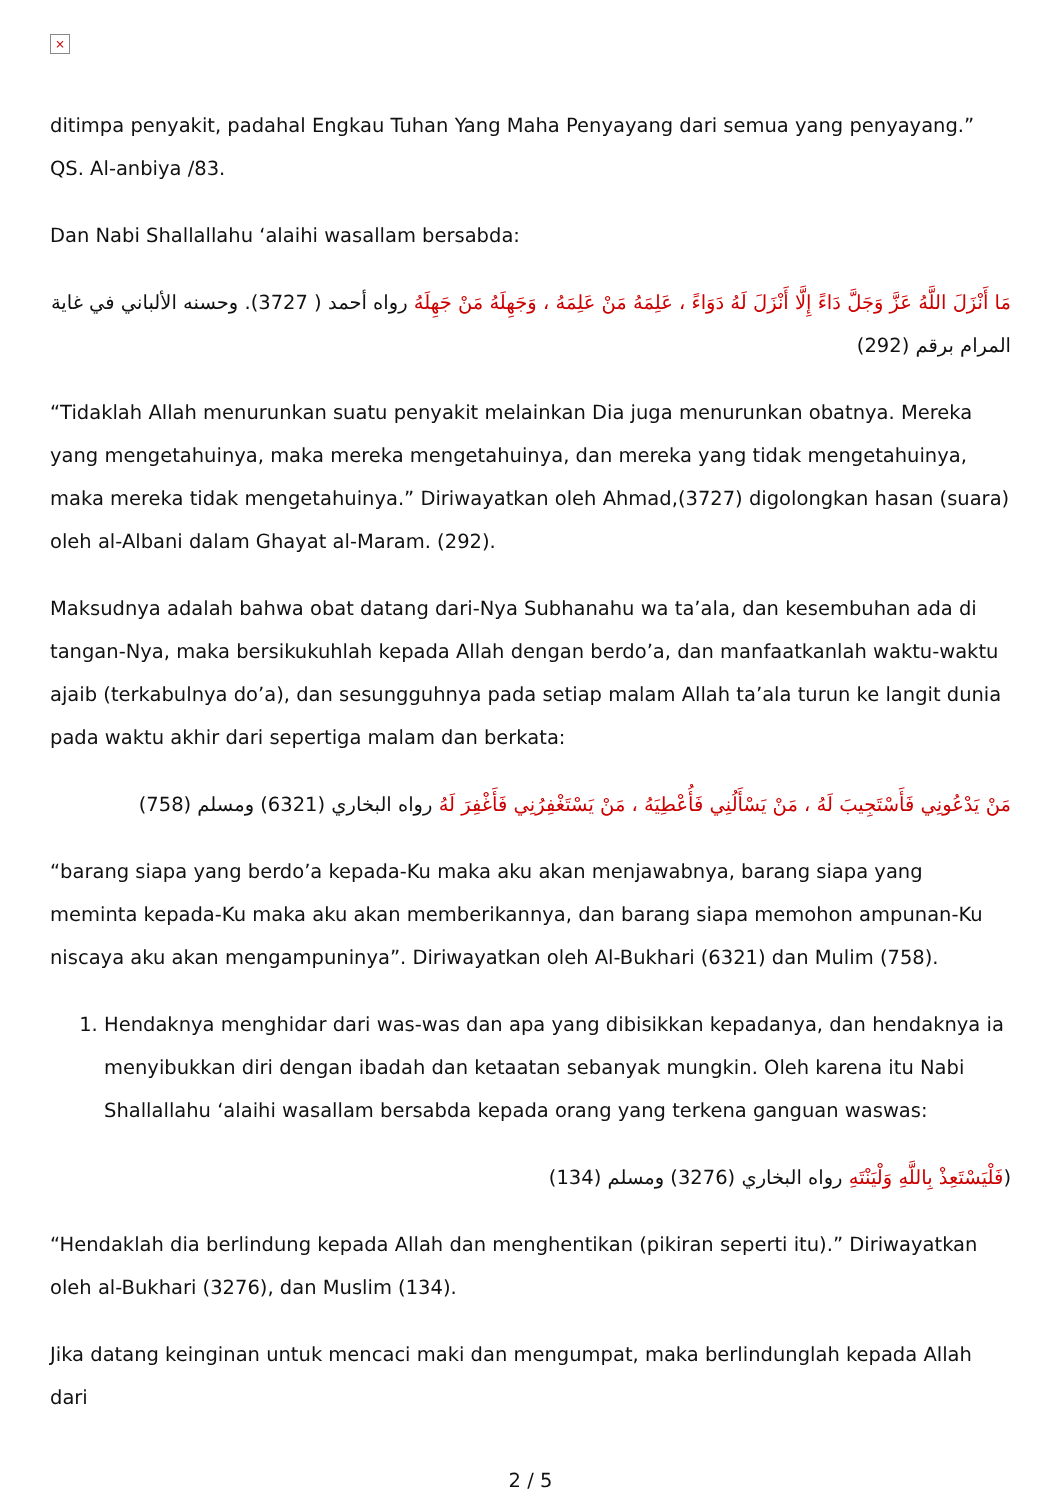×
ditimpa penyakit, padahal Engkau Tuhan Yang Maha Penyayang dari semua yang penyayang.” QS. Al-anbiya /83.
Dan Nabi Shallallahu ‘alaihi wasallam bersabda:
مَا أَنْزَلَ اللَّهُ عَزَّ وَجَلَّ دَاءً إِلَّا أَنْزَلَ لَهُ دَوَاءً ، عَلِمَهُ مَنْ عَلِمَهُ ، وَجَهِلَهُ مَنْ جَهِلَهُ رواه أحمد ( 3727). وحسنه الألباني في غاية المرام برقم (292)
“Tidaklah Allah menurunkan suatu penyakit melainkan Dia juga menurunkan obatnya. Mereka yang mengetahuinya, maka mereka mengetahuinya, dan mereka yang tidak mengetahuinya, maka mereka tidak mengetahuinya.” Diriwayatkan oleh Ahmad,(3727) digolongkan hasan (suara) oleh al-Albani dalam Ghayat al-Maram. (292).
Maksudnya adalah bahwa obat datang dari-Nya Subhanahu wa ta’ala, dan kesembuhan ada di tangan-Nya, maka bersikukuhlah kepada Allah dengan berdo’a, dan manfaatkanlah waktu-waktu ajaib (terkabulnya do’a), dan sesungguhnya pada setiap malam Allah ta’ala turun ke langit dunia pada waktu akhir dari sepertiga malam dan berkata:
مَنْ يَدْعُونِي فَأَسْتَجِيبَ لَهُ ، مَنْ يَسْأَلُنِي فَأُعْطِيَهُ ، مَنْ يَسْتَغْفِرُنِي فَأَغْفِرَ لَهُ رواه البخاري (6321) ومسلم (758)
“barang siapa yang berdo’a kepada-Ku maka aku akan menjawabnya, barang siapa yang meminta kepada-Ku maka aku akan memberikannya, dan barang siapa memohon ampunan-Ku niscaya aku akan mengampuninya”. Diriwayatkan oleh Al-Bukhari (6321) dan Mulim (758).
1. Hendaknya menghidar dari was-was dan apa yang dibisikkan kepadanya, dan hendaknya ia menyibukkan diri dengan ibadah dan ketaatan sebanyak mungkin. Oleh karena itu Nabi Shallallahu ‘alaihi wasallam bersabda kepada orang yang terkena ganguan waswas:
(فَلْيَسْتَعِذْ بِاللَّهِ وَلْيَنْتَهِ رواه البخاري (3276) ومسلم (134)
“Hendaklah dia berlindung kepada Allah dan menghentikan (pikiran seperti itu).” Diriwayatkan oleh al-Bukhari (3276), dan Muslim (134).
Jika datang keinginan untuk mencaci maki dan mengumpat, maka berlindunglah kepada Allah dari
2 / 5